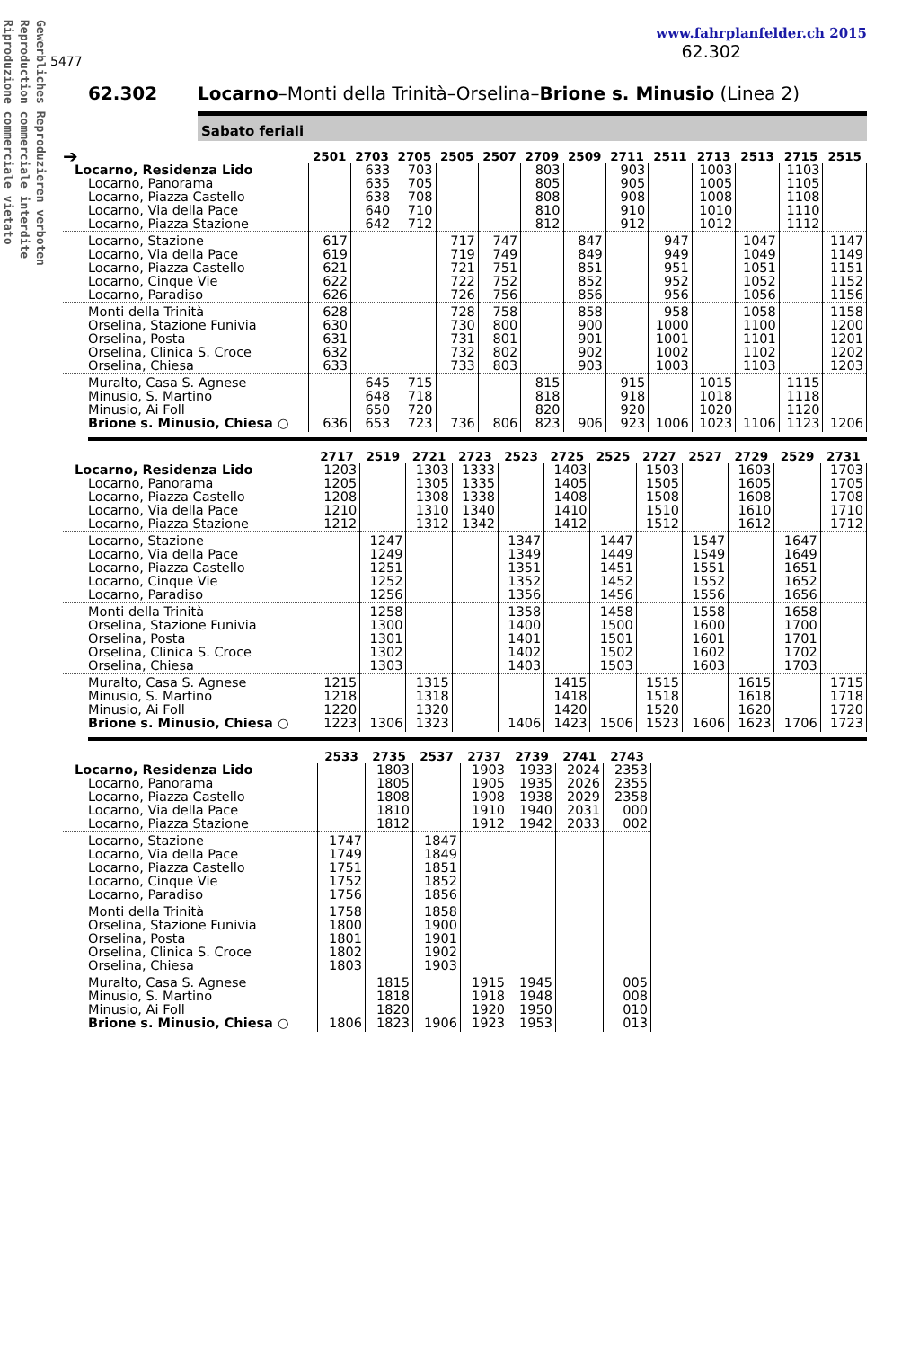Gewerbliches Reproduzieren verboten
Reproduction commerciale interdite
Riproduzione commerciale vietato
5477
www.fahrplanfelder.ch 2015
62.302
62.302 Locarno–Monti della Trinità–Orselina–Brione s. Minusio (Linea 2)
Sabato feriali
| ➔ | 2501 | 2703 | 2705 | 2505 | 2507 | 2709 | 2509 | 2711 | 2511 | 2713 | 2513 | 2715 | 2515 |
| --- | --- | --- | --- | --- | --- | --- | --- | --- | --- | --- | --- | --- | --- |
| Locarno, Residenza Lido | | 633 | 703 | | | 803 | | 903 | | 1003 | | 1103 | |
| Locarno, Panorama | | 635 | 705 | | | 805 | | 905 | | 1005 | | 1105 | |
| Locarno, Piazza Castello | | 638 | 708 | | | 808 | | 908 | | 1008 | | 1108 | |
| Locarno, Via della Pace | | 640 | 710 | | | 810 | | 910 | | 1010 | | 1110 | |
| Locarno, Piazza Stazione | | 642 | 712 | | | 812 | | 912 | | 1012 | | 1112 | |
| Locarno, Stazione | 617 | | | 717 | 747 | | 847 | | 947 | | 1047 | | 1147 |
| Locarno, Via della Pace | 619 | | | 719 | 749 | | 849 | | 949 | | 1049 | | 1149 |
| Locarno, Piazza Castello | 621 | | | 721 | 751 | | 851 | | 951 | | 1051 | | 1151 |
| Locarno, Cinque Vie | 622 | | | 722 | 752 | | 852 | | 952 | | 1052 | | 1152 |
| Locarno, Paradiso | 626 | | | 726 | 756 | | 856 | | 956 | | 1056 | | 1156 |
| Monti della Trinità | 628 | | | 728 | 758 | | 858 | | 958 | | 1058 | | 1158 |
| Orselina, Stazione Funivia | 630 | | | 730 | 800 | | 900 | | 1000 | | 1100 | | 1200 |
| Orselina, Posta | 631 | | | 731 | 801 | | 901 | | 1001 | | 1101 | | 1201 |
| Orselina, Clinica S. Croce | 632 | | | 732 | 802 | | 902 | | 1002 | | 1102 | | 1202 |
| Orselina, Chiesa | 633 | | | 733 | 803 | | 903 | | 1003 | | 1103 | | 1203 |
| Muralto, Casa S. Agnese | | 645 | 715 | | | 815 | | 915 | | 1015 | | 1115 | |
| Minusio, S. Martino | | 648 | 718 | | | 818 | | 918 | | 1018 | | 1118 | |
| Minusio, Ai Foll | | 650 | 720 | | | 820 | | 920 | | 1020 | | 1120 | |
| Brione s. Minusio, Chiesa ○ | 636 | 653 | 723 | 736 | 806 | 823 | 906 | 923 | 1006 | 1023 | 1106 | 1123 | 1206 |
| | 2717 | 2519 | 2721 | 2723 | 2523 | 2725 | 2525 | 2727 | 2527 | 2729 | 2529 | 2731 |
| --- | --- | --- | --- | --- | --- | --- | --- | --- | --- | --- | --- | --- |
| Locarno, Residenza Lido | 1203 | | 1303 | 1333 | | 1403 | | 1503 | | 1603 | | 1703 |
| Locarno, Panorama | 1205 | | 1305 | 1335 | | 1405 | | 1505 | | 1605 | | 1705 |
| Locarno, Piazza Castello | 1208 | | 1308 | 1338 | | 1408 | | 1508 | | 1608 | | 1708 |
| Locarno, Via della Pace | 1210 | | 1310 | 1340 | | 1410 | | 1510 | | 1610 | | 1710 |
| Locarno, Piazza Stazione | 1212 | | 1312 | 1342 | | 1412 | | 1512 | | 1612 | | 1712 |
| Locarno, Stazione | | 1247 | | | 1347 | | 1447 | | 1547 | | 1647 | |
| Locarno, Via della Pace | | 1249 | | | 1349 | | 1449 | | 1549 | | 1649 | |
| Locarno, Piazza Castello | | 1251 | | | 1351 | | 1451 | | 1551 | | 1651 | |
| Locarno, Cinque Vie | | 1252 | | | 1352 | | 1452 | | 1552 | | 1652 | |
| Locarno, Paradiso | | 1256 | | | 1356 | | 1456 | | 1556 | | 1656 | |
| Monti della Trinità | | 1258 | | | 1358 | | 1458 | | 1558 | | 1658 | |
| Orselina, Stazione Funivia | | 1300 | | | 1400 | | 1500 | | 1600 | | 1700 | |
| Orselina, Posta | | 1301 | | | 1401 | | 1501 | | 1601 | | 1701 | |
| Orselina, Clinica S. Croce | | 1302 | | | 1402 | | 1502 | | 1602 | | 1702 | |
| Orselina, Chiesa | | 1303 | | | 1403 | | 1503 | | 1603 | | 1703 | |
| Muralto, Casa S. Agnese | 1215 | | 1315 | | | 1415 | | 1515 | | 1615 | | 1715 |
| Minusio, S. Martino | 1218 | | 1318 | | | 1418 | | 1518 | | 1618 | | 1718 |
| Minusio, Ai Foll | 1220 | | 1320 | | | 1420 | | 1520 | | 1620 | | 1720 |
| Brione s. Minusio, Chiesa ○ | 1223 | 1306 | 1323 | | 1406 | 1423 | 1506 | 1523 | 1606 | 1623 | 1706 | 1723 |
| | 2533 | 2735 | 2537 | 2737 | 2739 | 2741 | 2743 |
| --- | --- | --- | --- | --- | --- | --- | --- |
| Locarno, Residenza Lido | | 1803 | | 1903 | 1933 | 2024 | 2353 |
| Locarno, Panorama | | 1805 | | 1905 | 1935 | 2026 | 2355 |
| Locarno, Piazza Castello | | 1808 | | 1908 | 1938 | 2029 | 2358 |
| Locarno, Via della Pace | | 1810 | | 1910 | 1940 | 2031 | 000 |
| Locarno, Piazza Stazione | | 1812 | | 1912 | 1942 | 2033 | 002 |
| Locarno, Stazione | 1747 | | 1847 | | | | |
| Locarno, Via della Pace | 1749 | | 1849 | | | | |
| Locarno, Piazza Castello | 1751 | | 1851 | | | | |
| Locarno, Cinque Vie | 1752 | | 1852 | | | | |
| Locarno, Paradiso | 1756 | | 1856 | | | | |
| Monti della Trinità | 1758 | | 1858 | | | | |
| Orselina, Stazione Funivia | 1800 | | 1900 | | | | |
| Orselina, Posta | 1801 | | 1901 | | | | |
| Orselina, Clinica S. Croce | 1802 | | 1902 | | | | |
| Orselina, Chiesa | 1803 | | 1903 | | | | |
| Muralto, Casa S. Agnese | | 1815 | | 1915 | 1945 | | 005 |
| Minusio, S. Martino | | 1818 | | 1918 | 1948 | | 008 |
| Minusio, Ai Foll | | 1820 | | 1920 | 1950 | | 010 |
| Brione s. Minusio, Chiesa ○ | 1806 | 1823 | 1906 | 1923 | 1953 | | 013 |